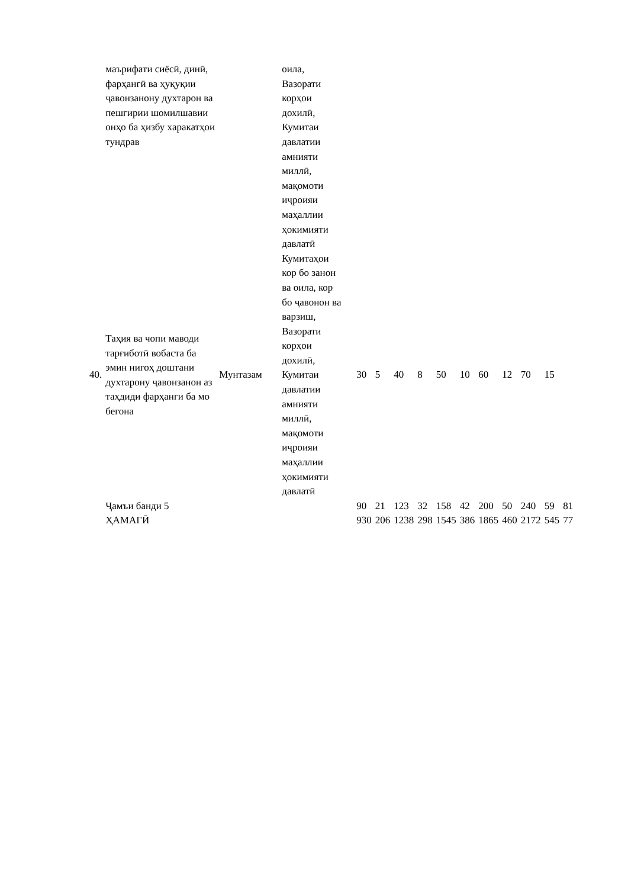| | маърифати сиёсӣ, динӣ, фарҳангӣ ва ҳуқуқии ҷавонзанону духтарон ва пешгирии шомилшавии онҳо ба ҳизбу харакатҳои тундрав | | оила, Вазорати корҳои дохилӣ, Кумитаи давлатии амнияти миллӣ, мақомоти иҷроияи маҳаллии ҳокимияти давлатӣ | | | | | | | | | | | |
| 40. | Таҳия ва чопи маводи тарғиботӣ вобаста ба эмин нигоҳ доштани духтарону ҷавонзанон аз таҳдиди фарҳанги ба мо бегона | Мунтазам | Кумитаҳои кор бо занон ва оила, кор бо ҷавонон ва варзиш, Вазорати корҳои дохилӣ, Кумитаи давлатии амнияти миллӣ, мақомоти иҷроияи маҳаллии ҳокимияти давлатӣ | 30 | 5 | 40 | 8 | 50 | 10 | 60 | 12 | 70 | 15 | |
| | Ҷамъи банди 5 | | | 90 | 21 | 123 | 32 | 158 | 42 | 200 | 50 | 240 | 59 | 81 |
| | ҲАМАГӢ | | | 930 | 206 | 1238 | 298 | 1545 | 386 | 1865 | 460 | 2172 | 545 | 77 |